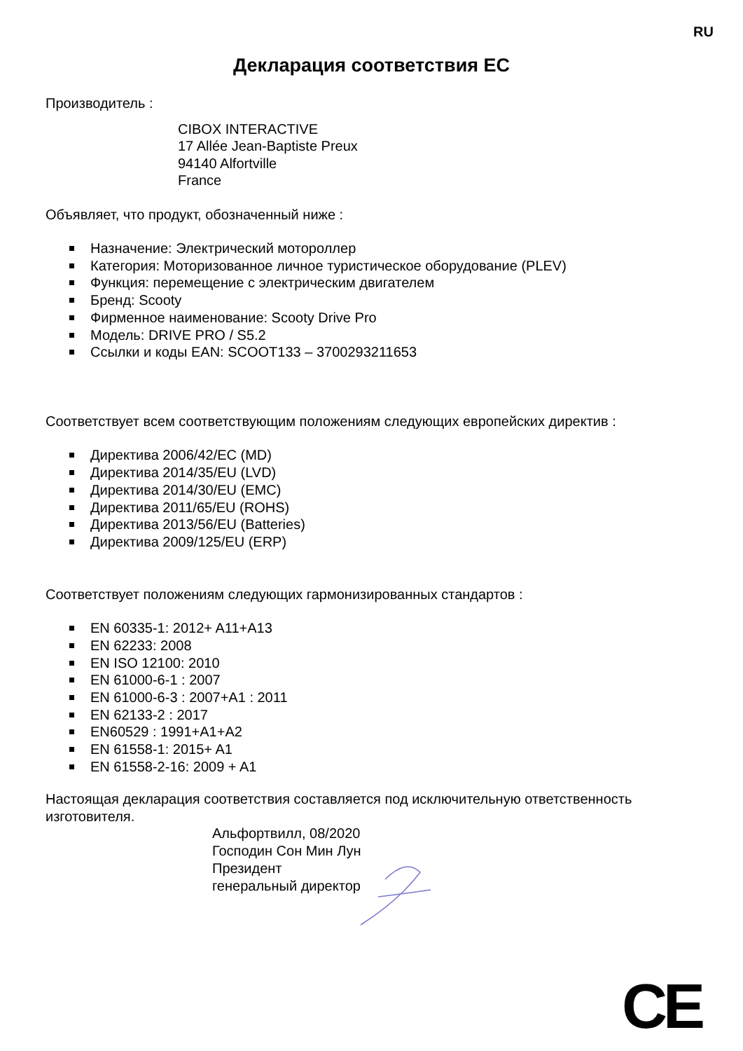RU
Декларация соответствия ЕС
Производитель :
CIBOX INTERACTIVE
17 Allée Jean-Baptiste Preux
94140 Alfortville
France
Объявляет, что продукт, обозначенный ниже :
Назначение: Электрический мотороллер
Категория: Моторизованное личное туристическое оборудование (PLEV)
Функция: перемещение с электрическим двигателем
Бренд: Scooty
Фирменное наименование: Scooty Drive Pro
Модель: DRIVE PRO / S5.2
Ссылки и коды EAN: SCOOT133 – 3700293211653
Соответствует всем соответствующим положениям следующих европейских директив :
Директива 2006/42/EC (MD)
Директива 2014/35/EU (LVD)
Директива 2014/30/EU (EMC)
Директива 2011/65/EU (ROHS)
Директива 2013/56/EU (Batteries)
Директива 2009/125/EU (ERP)
Соответствует положениям следующих гармонизированных стандартов :
EN 60335-1: 2012+ A11+A13
EN 62233: 2008
EN ISO 12100: 2010
EN 61000-6-1 : 2007
EN 61000-6-3 : 2007+A1 : 2011
EN 62133-2 : 2017
EN60529 : 1991+A1+A2
EN 61558-1: 2015+ A1
EN 61558-2-16: 2009 + A1
Настоящая декларация соответствия составляется под исключительную ответственность изготовителя.
Альфортвилл, 08/2020
Господин Сон Мин Лун
Президент
генеральный директор
CE